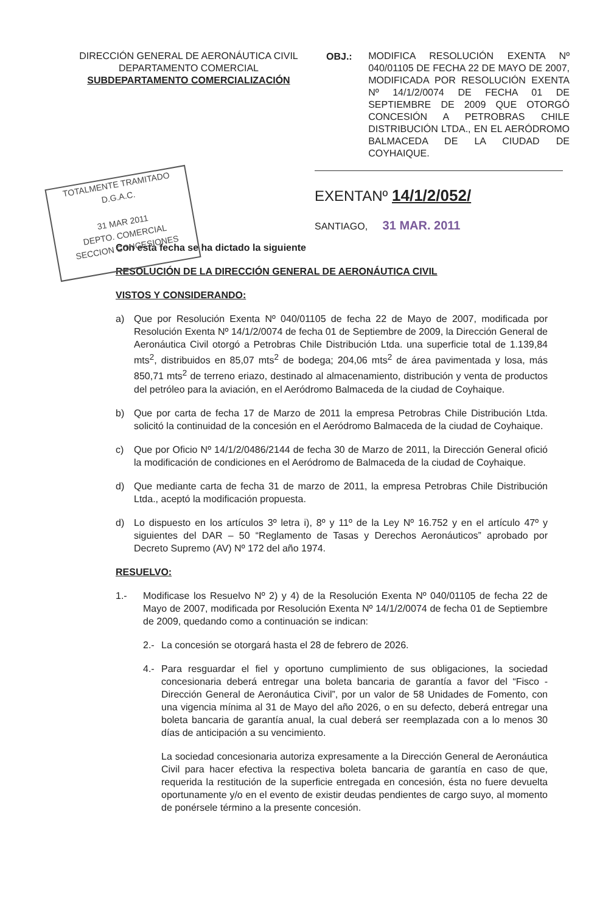DIRECCIÓN GENERAL DE AERONÁUTICA CIVIL
DEPARTAMENTO COMERCIAL
SUBDEPARTAMENTO COMERCIALIZACIÓN
OBJ.:
MODIFICA RESOLUCIÓN EXENTA Nº 040/01105 DE FECHA 22 DE MAYO DE 2007, MODIFICADA POR RESOLUCIÓN EXENTA Nº 14/1/2/0074 DE FECHA 01 DE SEPTIEMBRE DE 2009 QUE OTORGÓ CONCESIÓN A PETROBRAS CHILE DISTRIBUCIÓN LTDA., EN EL AERÓDROMO BALMACEDA DE LA CIUDAD DE COYHAIQUE.
TOTALMENTE TRAMITADO
D.G.A.C.
31 MAR 2011
DEPTO. COMERCIAL
SECCION CONCESIONES
EXENTANº 14/1/2/052/
SANTIAGO, 31 MAR. 2011
Con esta fecha se ha dictado la siguiente
RESOLUCIÓN DE LA DIRECCIÓN GENERAL DE AERONÁUTICA CIVIL
VISTOS Y CONSIDERANDO:
a) Que por Resolución Exenta Nº 040/01105 de fecha 22 de Mayo de 2007, modificada por Resolución Exenta Nº 14/1/2/0074 de fecha 01 de Septiembre de 2009, la Dirección General de Aeronáutica Civil otorgó a Petrobras Chile Distribución Ltda. una superficie total de 1.139,84 mts<sup>2</sup>, distribuidos en 85,07 mts<sup>2</sup> de bodega; 204,06 mts<sup>2</sup> de área pavimentada y losa, más 850,71 mts<sup>2</sup> de terreno eriazo, destinado al almacenamiento, distribución y venta de productos del petróleo para la aviación, en el Aeródromo Balmaceda de la ciudad de Coyhaique.
b) Que por carta de fecha 17 de Marzo de 2011 la empresa Petrobras Chile Distribución Ltda. solicitó la continuidad de la concesión en el Aeródromo Balmaceda de la ciudad de Coyhaique.
c) Que por Oficio Nº 14/1/2/0486/2144 de fecha 30 de Marzo de 2011, la Dirección General ofició la modificación de condiciones en el Aeródromo de Balmaceda de la ciudad de Coyhaique.
d) Que mediante carta de fecha 31 de marzo de 2011, la empresa Petrobras Chile Distribución Ltda., aceptó la modificación propuesta.
d) Lo dispuesto en los artículos 3º letra i), 8º y 11º de la Ley Nº 16.752 y en el artículo 47º y siguientes del DAR – 50 “Reglamento de Tasas y Derechos Aeronáuticos” aprobado por Decreto Supremo (AV) Nº 172 del año 1974.
RESUELVO:
1.- Modificase los Resuelvo Nº 2) y 4) de la Resolución Exenta Nº 040/01105 de fecha 22 de Mayo de 2007, modificada por Resolución Exenta Nº 14/1/2/0074 de fecha 01 de Septiembre de 2009, quedando como a continuación se indican:
2.- La concesión se otorgará hasta el 28 de febrero de 2026.
4.- Para resguardar el fiel y oportuno cumplimiento de sus obligaciones, la sociedad concesionaria deberá entregar una boleta bancaria de garantía a favor del “Fisco - Dirección General de Aeronáutica Civil”, por un valor de 58 Unidades de Fomento, con una vigencia mínima al 31 de Mayo del año 2026, o en su defecto, deberá entregar una boleta bancaria de garantía anual, la cual deberá ser reemplazada con a lo menos 30 días de anticipación a su vencimiento.
La sociedad concesionaria autoriza expresamente a la Dirección General de Aeronáutica Civil para hacer efectiva la respectiva boleta bancaria de garantía en caso de que, requerida la restitución de la superficie entregada en concesión, ésta no fuere devuelta oportunamente y/o en el evento de existir deudas pendientes de cargo suyo, al momento de ponérsele término a la presente concesión.